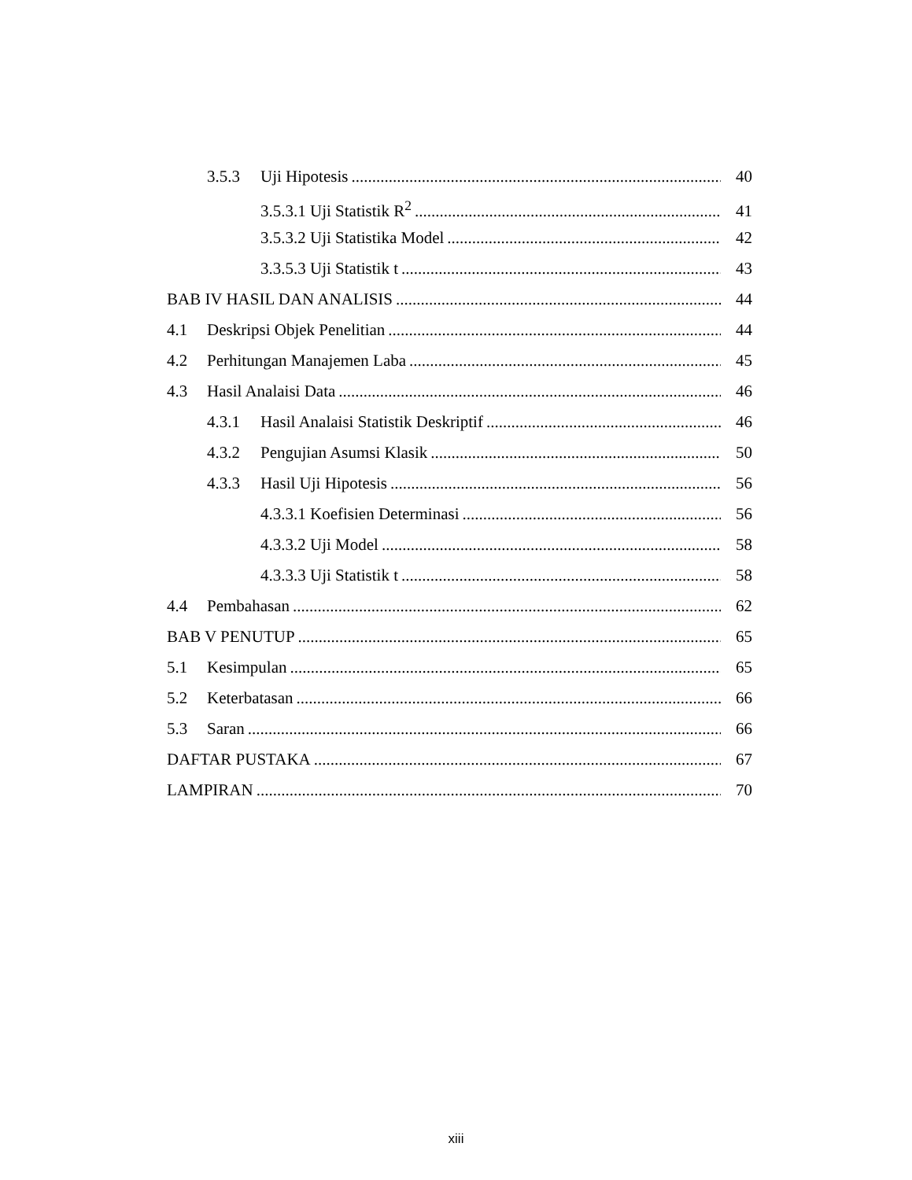3.5.3 Uji Hipotesis 40
3.5.3.1 Uji Statistik R<sup>2</sup> 41
3.5.3.2 Uji Statistika Model 42
3.3.5.3 Uji Statistik t 43
BAB IV HASIL DAN ANALISIS 44
4.1 Deskripsi Objek Penelitian 44
4.2 Perhitungan Manajemen Laba 45
4.3 Hasil Analaisi Data 46
4.3.1 Hasil Analaisi Statistik Deskriptif 46
4.3.2 Pengujian Asumsi Klasik 50
4.3.3 Hasil Uji Hipotesis 56
4.3.3.1 Koefisien Determinasi 56
4.3.3.2 Uji Model 58
4.3.3.3 Uji Statistik t 58
4.4 Pembahasan 62
BAB V PENUTUP 65
5.1 Kesimpulan 65
5.2 Keterbatasan 66
5.3 Saran 66
DAFTAR PUSTAKA 67
LAMPIRAN 70
xiii